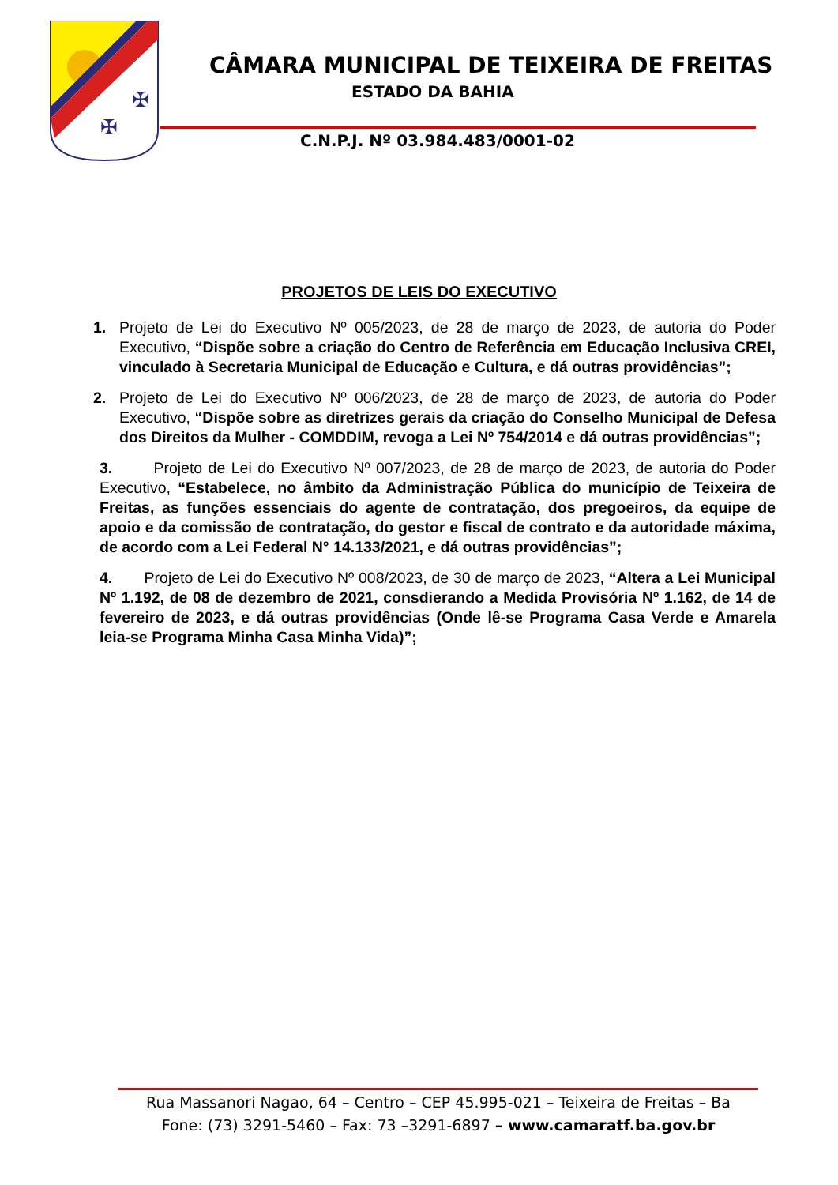✠
✠
CÂMARA MUNICIPAL DE TEIXEIRA DE FREITAS
ESTADO DA BAHIA
C.N.P.J. Nº 03.984.483/0001-02
PROJETOS DE LEIS DO EXECUTIVO
1. Projeto de Lei do Executivo Nº 005/2023, de 28 de março de 2023, de autoria do Poder Executivo, “Dispõe sobre a criação do Centro de Referência em Educação Inclusiva CREI, vinculado à Secretaria Municipal de Educação e Cultura, e dá outras providências”;
2. Projeto de Lei do Executivo Nº 006/2023, de 28 de março de 2023, de autoria do Poder Executivo, “Dispõe sobre as diretrizes gerais da criação do Conselho Municipal de Defesa dos Direitos da Mulher - COMDDIM, revoga a Lei Nº 754/2014 e dá outras providências”;
3. Projeto de Lei do Executivo Nº 007/2023, de 28 de março de 2023, de autoria do Poder Executivo, “Estabelece, no âmbito da Administração Pública do município de Teixeira de Freitas, as funções essenciais do agente de contratação, dos pregoeiros, da equipe de apoio e da comissão de contratação, do gestor e fiscal de contrato e da autoridade máxima, de acordo com a Lei Federal N° 14.133/2021, e dá outras providências”;
4. Projeto de Lei do Executivo Nº 008/2023, de 30 de março de 2023, “Altera a Lei Municipal Nº 1.192, de 08 de dezembro de 2021, consdierando a Medida Provisória Nº 1.162, de 14 de fevereiro de 2023, e dá outras providências (Onde lê-se Programa Casa Verde e Amarela leia-se Programa Minha Casa Minha Vida)”;
Rua Massanori Nagao, 64 – Centro – CEP 45.995-021 – Teixeira de Freitas – Ba
Fone: (73) 3291-5460 – Fax: 73 –3291-6897 – www.camaratf.ba.gov.br